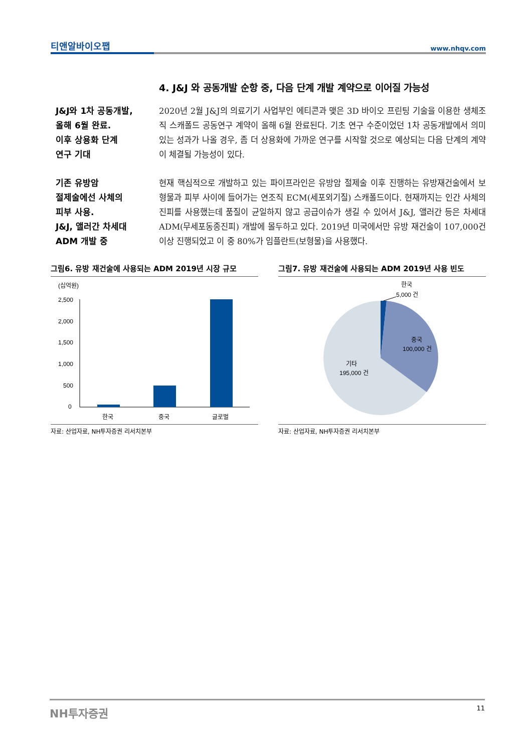티앤알바이오팹 www.nhqv.com
4. J&J 와 공동개발 순항 중, 다음 단계 개발 계약으로 이어질 가능성
J&J와 1차 공동개발,
올해 6월 완료.
이후 상용화 단계
연구 기대
2020년 2월 J&J의 의료기기 사업부인 에티콘과 맺은 3D 바이오 프린팅 기술을 이용한 생체조직 스캐폴드 공동연구 계약이 올해 6월 완료된다. 기초 연구 수준이었던 1차 공동개발에서 의미있는 성과가 나올 경우, 좀 더 상용화에 가까운 연구를 시작할 것으로 예상되는 다음 단계의 계약이 체결될 가능성이 있다.
기존 유방암
절제술에선 사체의
피부 사용.
J&J, 앨러간 차세대
ADM 개발 중
현재 핵심적으로 개발하고 있는 파이프라인은 유방암 절제술 이후 진행하는 유방재건술에서 보형물과 피부 사이에 들어가는 연조직 ECM(세포외기질) 스캐폴드이다. 현재까지는 인간 사체의 진피를 사용했는데 품질이 균일하지 않고 공급이슈가 생길 수 있어서 J&J, 앨러간 등은 차세대 ADM(무세포동종진피) 개발에 몰두하고 있다. 2019년 미국에서만 유방 재건술이 107,000건 이상 진행되었고 이 중 80%가 임플란트(보형물)을 사용했다.
그림6. 유방 재건술에 사용되는 ADM 2019년 시장 규모
(십억원)
2,500
2,000
1,500
1,000
500
0
한국
중국
글로벌
자료: 산업자료, NH투자증권 리서치본부
그림7. 유방 재건술에 사용되는 ADM 2019년 사용 빈도
한국
5,000 건
중국
100,000 건
기타
195,000 건
자료: 산업자료, NH투자증권 리서치본부
NH투자증권 11